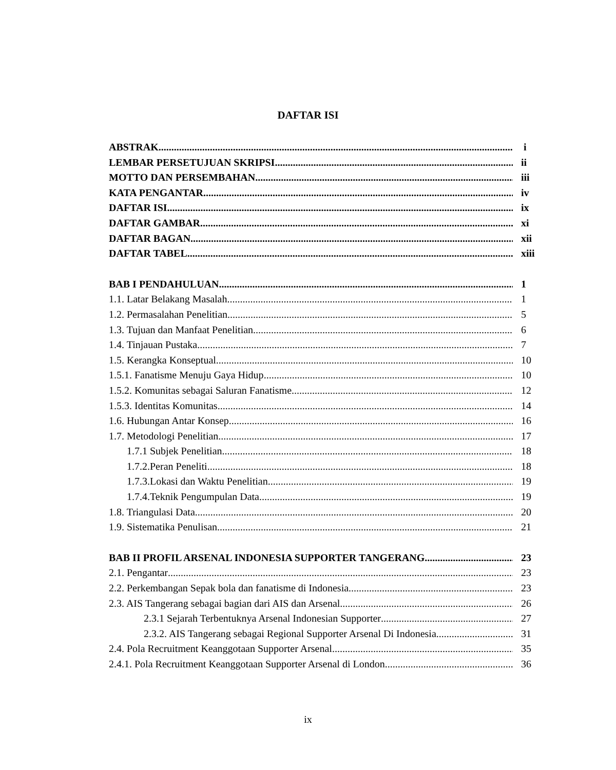DAFTAR ISI
ABSTRAK i
LEMBAR PERSETUJUAN SKRIPSI ii
MOTTO DAN PERSEMBAHAN iii
KATA PENGANTAR iv
DAFTAR ISI ix
DAFTAR GAMBAR xi
DAFTAR BAGAN xii
DAFTAR TABEL xiii
BAB I PENDAHULUAN 1
1.1. Latar Belakang Masalah 1
1.2. Permasalahan Penelitian 5
1.3. Tujuan dan Manfaat Penelitian 6
1.4. Tinjauan Pustaka 7
1.5. Kerangka Konseptual 10
1.5.1. Fanatisme Menuju Gaya Hidup 10
1.5.2. Komunitas sebagai Saluran Fanatisme 12
1.5.3. Identitas Komunitas 14
1.6. Hubungan Antar Konsep 16
1.7. Metodologi Penelitian 17
1.7.1 Subjek Penelitian 18
1.7.2.Peran Peneliti 18
1.7.3.Lokasi dan Waktu Penelitian 19
1.7.4.Teknik Pengumpulan Data 19
1.8. Triangulasi Data 20
1.9. Sistematika Penulisan 21
BAB II PROFIL ARSENAL INDONESIA SUPPORTER TANGERANG 23
2.1. Pengantar 23
2.2. Perkembangan Sepak bola dan fanatisme di Indonesia 23
2.3. AIS Tangerang sebagai bagian dari AIS dan Arsenal 26
2.3.1 Sejarah Terbentuknya Arsenal Indonesian Supporter 27
2.3.2. AIS Tangerang sebagai Regional Supporter Arsenal Di Indonesia 31
2.4. Pola Recruitment Keanggotaan Supporter Arsenal 35
2.4.1. Pola Recruitment Keanggotaan Supporter Arsenal di London 36
ix